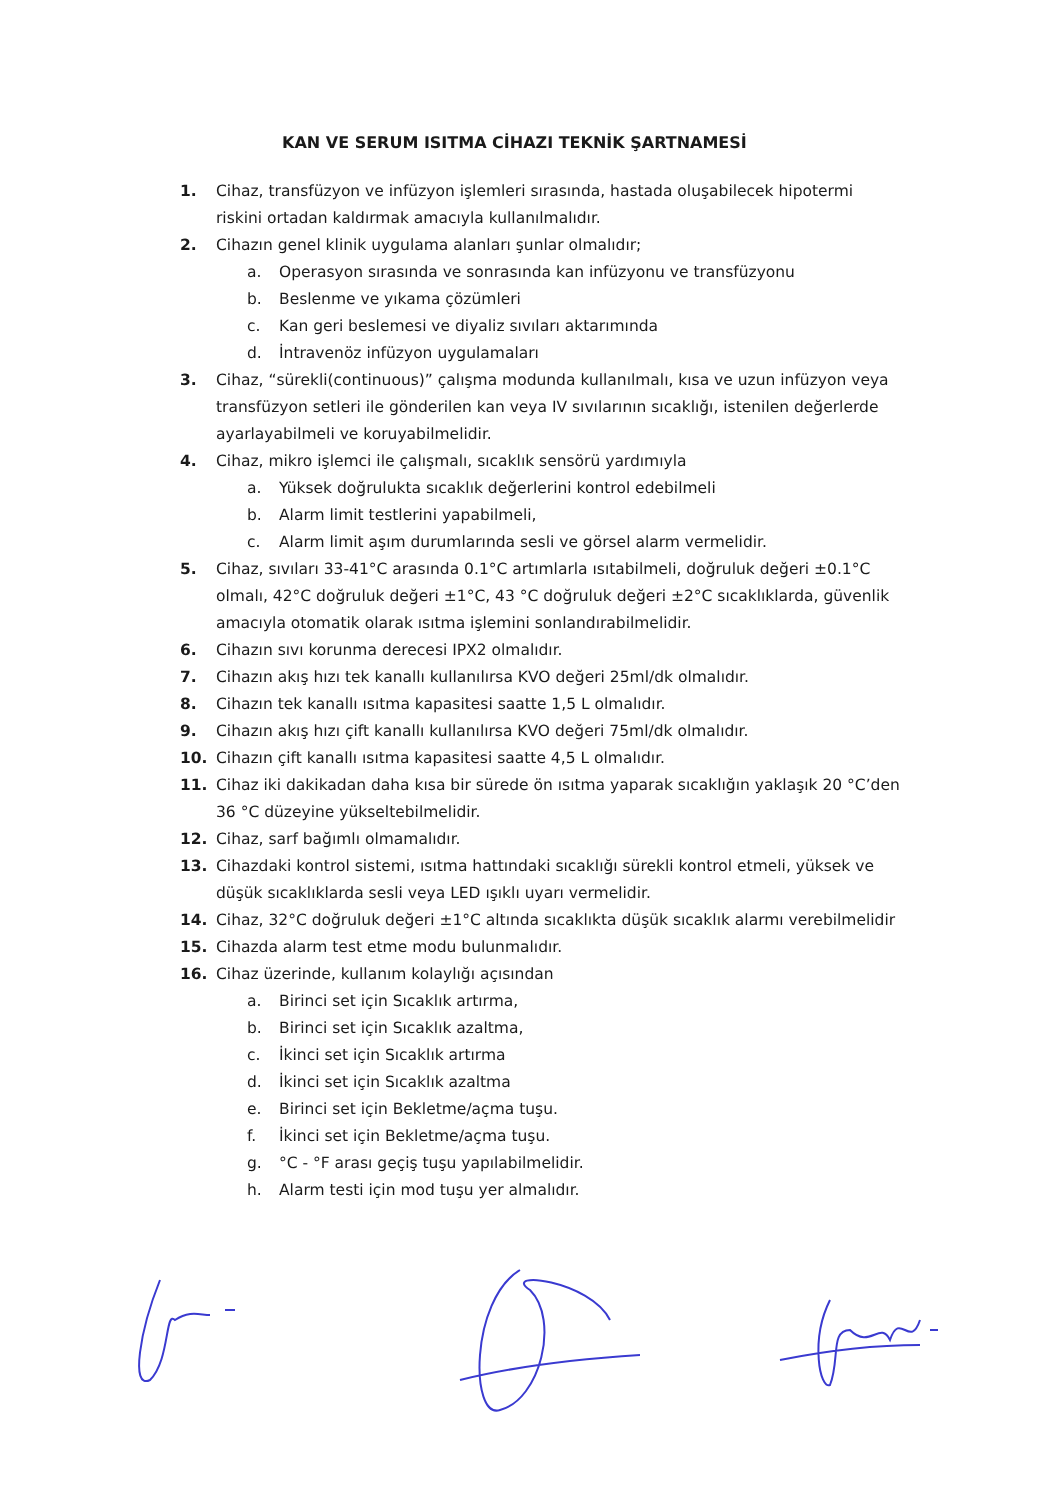KAN VE SERUM ISITMA CİHAZI TEKNİK ŞARTNAMESİ
1. Cihaz, transfüzyon ve infüzyon işlemleri sırasında, hastada oluşabilecek hipotermi riskini ortadan kaldırmak amacıyla kullanılmalıdır.
2. Cihazın genel klinik uygulama alanları şunlar olmalıdır;
a. Operasyon sırasında ve sonrasında kan infüzyonu ve transfüzyonu
b. Beslenme ve yıkama çözümleri
c. Kan geri beslemesi ve diyaliz sıvıları aktarımında
d. İntravenöz infüzyon uygulamaları
3. Cihaz, “sürekli(continuous)” çalışma modunda kullanılmalı, kısa ve uzun infüzyon veya transfüzyon setleri ile gönderilen kan veya IV sıvılarının sıcaklığı, istenilen değerlerde ayarlayabilmeli ve koruyabilmelidir.
4. Cihaz, mikro işlemci ile çalışmalı, sıcaklık sensörü yardımıyla
a. Yüksek doğrulukta sıcaklık değerlerini kontrol edebilmeli
b. Alarm limit testlerini yapabilmeli,
c. Alarm limit aşım durumlarında sesli ve görsel alarm vermelidir.
5. Cihaz, sıvıları 33-41°C arasında 0.1°C artımlarla ısıtabilmeli, doğruluk değeri ±0.1°C olmalı, 42°C doğruluk değeri ±1°C, 43 °C doğruluk değeri ±2°C sıcaklıklarda, güvenlik amacıyla otomatik olarak ısıtma işlemini sonlandırabilmelidir.
6. Cihazın sıvı korunma derecesi IPX2 olmalıdır.
7. Cihazın akış hızı tek kanallı kullanılırsa KVO değeri 25ml/dk olmalıdır.
8. Cihazın tek kanallı ısıtma kapasitesi saatte 1,5 L olmalıdır.
9. Cihazın akış hızı çift kanallı kullanılırsa KVO değeri 75ml/dk olmalıdır.
10. Cihazın çift kanallı ısıtma kapasitesi saatte 4,5 L olmalıdır.
11. Cihaz iki dakikadan daha kısa bir sürede ön ısıtma yaparak sıcaklığın yaklaşık 20 °C’den 36 °C düzeyine yükseltebilmelidir.
12. Cihaz, sarf bağımlı olmamalıdır.
13. Cihazdaki kontrol sistemi, ısıtma hattındaki sıcaklığı sürekli kontrol etmeli, yüksek ve düşük sıcaklıklarda sesli veya LED ışıklı uyarı vermelidir.
14. Cihaz, 32°C doğruluk değeri ±1°C altında sıcaklıkta düşük sıcaklık alarmı verebilmelidir
15. Cihazda alarm test etme modu bulunmalıdır.
16. Cihaz üzerinde, kullanım kolaylığı açısından
a. Birinci set için Sıcaklık artırma,
b. Birinci set için Sıcaklık azaltma,
c. İkinci set için Sıcaklık artırma
d. İkinci set için Sıcaklık azaltma
e. Birinci set için Bekletme/açma tuşu.
f. İkinci set için Bekletme/açma tuşu.
g. °C - °F arası geçiş tuşu yapılabilmelidir.
h. Alarm testi için mod tuşu yer almalıdır.